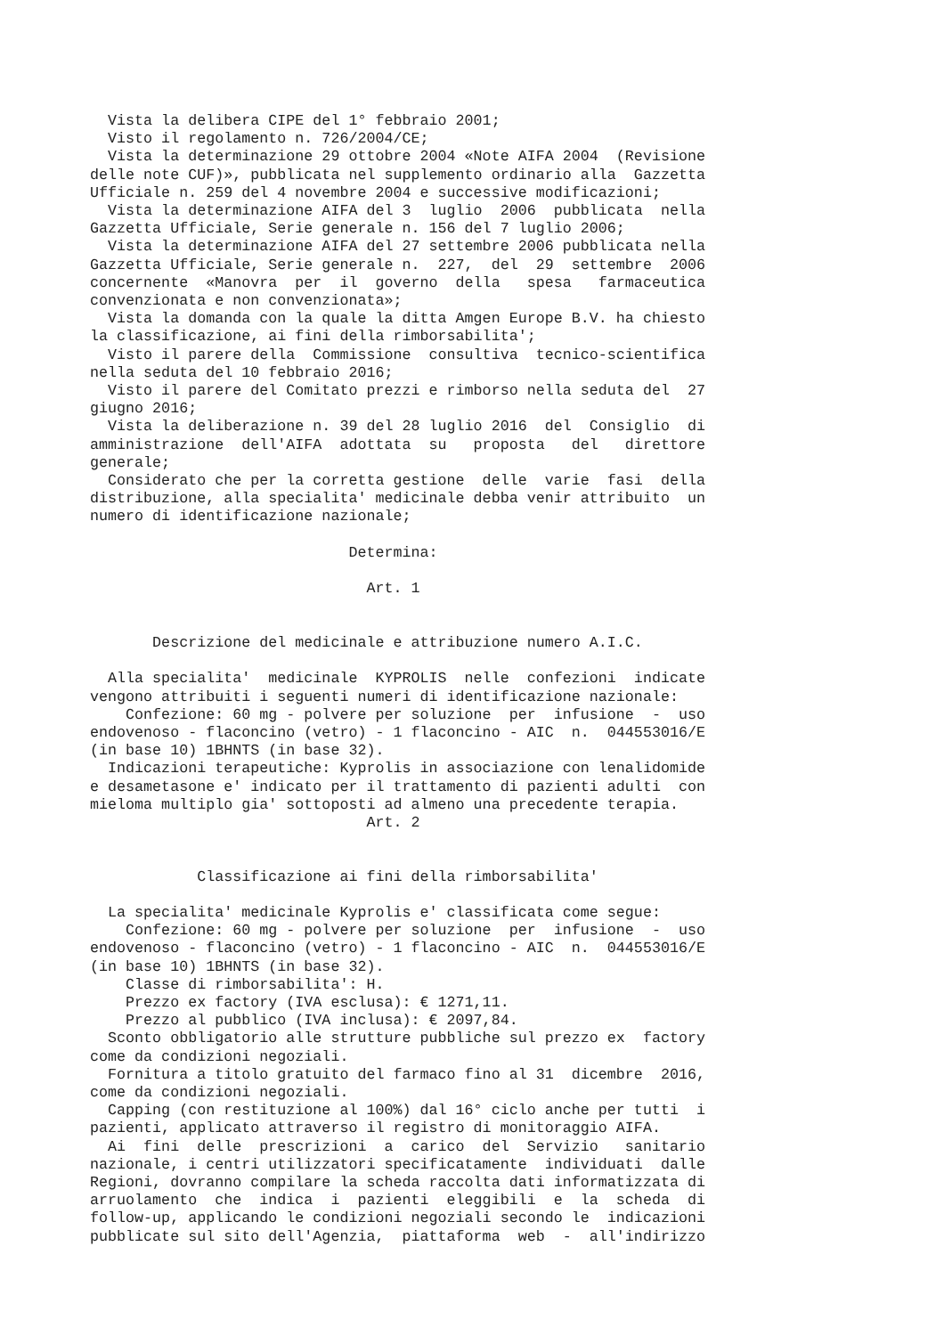Vista la delibera CIPE del 1° febbraio 2001;
  Visto il regolamento n. 726/2004/CE;
  Vista la determinazione 29 ottobre 2004 «Note AIFA 2004  (Revisione
delle note CUF)», pubblicata nel supplemento ordinario alla  Gazzetta
Ufficiale n. 259 del 4 novembre 2004 e successive modificazioni;
  Vista la determinazione AIFA del 3  luglio  2006  pubblicata  nella
Gazzetta Ufficiale, Serie generale n. 156 del 7 luglio 2006;
  Vista la determinazione AIFA del 27 settembre 2006 pubblicata nella
Gazzetta Ufficiale, Serie generale n.  227,  del  29  settembre  2006
concernente  «Manovra  per  il  governo  della   spesa   farmaceutica
convenzionata e non convenzionata»;
  Vista la domanda con la quale la ditta Amgen Europe B.V. ha chiesto
la classificazione, ai fini della rimborsabilita';
  Visto il parere della  Commissione  consultiva  tecnico-scientifica
nella seduta del 10 febbraio 2016;
  Visto il parere del Comitato prezzi e rimborso nella seduta del  27
giugno 2016;
  Vista la deliberazione n. 39 del 28 luglio 2016  del  Consiglio  di
amministrazione  dell'AIFA  adottata  su   proposta   del   direttore
generale;
  Considerato che per la corretta gestione  delle  varie  fasi  della
distribuzione, alla specialita' medicinale debba venir attribuito  un
numero di identificazione nazionale;

                             Determina:

                               Art. 1


       Descrizione del medicinale e attribuzione numero A.I.C.

  Alla specialita'  medicinale  KYPROLIS  nelle  confezioni  indicate
vengono attribuiti i seguenti numeri di identificazione nazionale:
    Confezione: 60 mg - polvere per soluzione  per  infusione  -  uso
endovenoso - flaconcino (vetro) - 1 flaconcino - AIC  n.  044553016/E
(in base 10) 1BHNTS (in base 32).
  Indicazioni terapeutiche: Kyprolis in associazione con lenalidomide
e desametasone e' indicato per il trattamento di pazienti adulti  con
mieloma multiplo gia' sottoposti ad almeno una precedente terapia.
                               Art. 2


            Classificazione ai fini della rimborsabilita'

  La specialita' medicinale Kyprolis e' classificata come segue:
    Confezione: 60 mg - polvere per soluzione  per  infusione  -  uso
endovenoso - flaconcino (vetro) - 1 flaconcino - AIC  n.  044553016/E
(in base 10) 1BHNTS (in base 32).
    Classe di rimborsabilita': H.
    Prezzo ex factory (IVA esclusa): € 1271,11.
    Prezzo al pubblico (IVA inclusa): € 2097,84.
  Sconto obbligatorio alle strutture pubbliche sul prezzo ex  factory
come da condizioni negoziali.
  Fornitura a titolo gratuito del farmaco fino al 31  dicembre  2016,
come da condizioni negoziali.
  Capping (con restituzione al 100%) dal 16° ciclo anche per tutti  i
pazienti, applicato attraverso il registro di monitoraggio AIFA.
  Ai  fini  delle  prescrizioni  a  carico  del  Servizio   sanitario
nazionale, i centri utilizzatori specificatamente  individuati  dalle
Regioni, dovranno compilare la scheda raccolta dati informatizzata di
arruolamento  che  indica  i  pazienti  eleggibili  e  la  scheda  di
follow-up, applicando le condizioni negoziali secondo le  indicazioni
pubblicate sul sito dell'Agenzia,  piattaforma  web  -  all'indirizzo